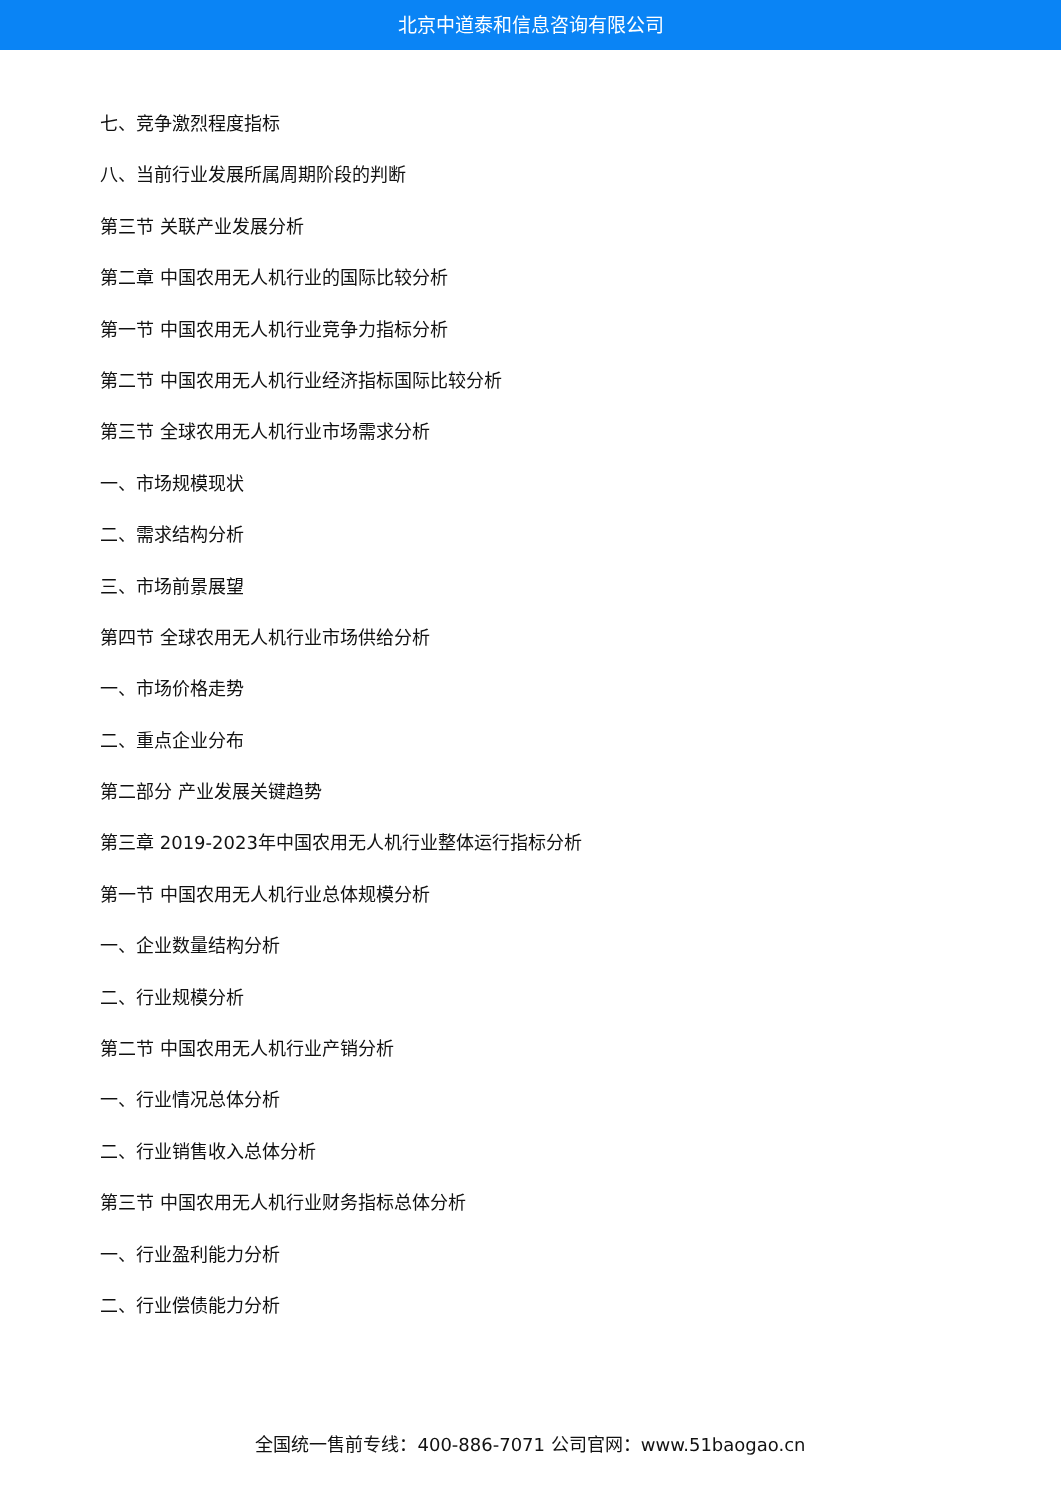北京中道泰和信息咨询有限公司
七、竞争激烈程度指标
八、当前行业发展所属周期阶段的判断
第三节 关联产业发展分析
第二章 中国农用无人机行业的国际比较分析
第一节 中国农用无人机行业竞争力指标分析
第二节 中国农用无人机行业经济指标国际比较分析
第三节 全球农用无人机行业市场需求分析
一、市场规模现状
二、需求结构分析
三、市场前景展望
第四节 全球农用无人机行业市场供给分析
一、市场价格走势
二、重点企业分布
第二部分 产业发展关键趋势
第三章 2019-2023年中国农用无人机行业整体运行指标分析
第一节 中国农用无人机行业总体规模分析
一、企业数量结构分析
二、行业规模分析
第二节 中国农用无人机行业产销分析
一、行业情况总体分析
二、行业销售收入总体分析
第三节 中国农用无人机行业财务指标总体分析
一、行业盈利能力分析
二、行业偿债能力分析
全国统一售前专线：400-886-7071 公司官网：www.51baogao.cn